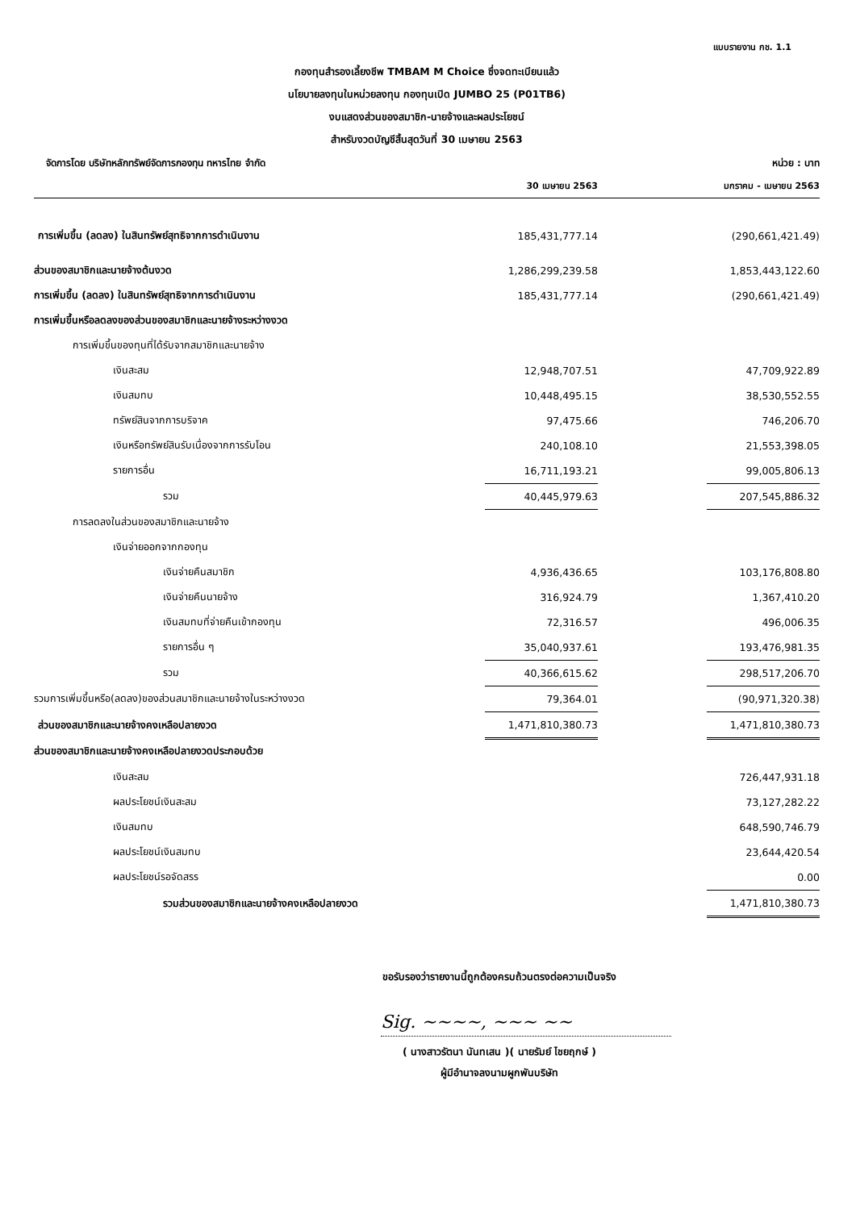แบบรายงาน กช. 1.1
กองทุนสำรองเลี้ยงชีพ TMBAM M Choice ซึ่งจดทะเบียนแล้ว
นโยบายลงทุนในหน่วยลงทุน กองทุนเปิด JUMBO 25 (P01TB6)
งบแสดงส่วนของสมาชิก-นายจ้างและผลประโยชน์
สำหรับงวดบัญชีสิ้นสุดวันที่ 30 เมษายน 2563
จัดการโดย บริษัทหลักทรัพย์จัดการกองทุน ทหารไทย จำกัด หน่วย : บาท
| | 30 เมษายน 2563 | | มกราคม - เมษายน 2563 |
| --- | --- | --- | --- |
| การเพิ่มขึ้น (ลดลง) ในสินทรัพย์สุทธิจากการดำเนินงาน | 185,431,777.14 | | (290,661,421.49) |
| ส่วนของสมาชิกและนายจ้างต้นงวด | 1,286,299,239.58 | | 1,853,443,122.60 |
| การเพิ่มขึ้น (ลดลง) ในสินทรัพย์สุทธิจากการดำเนินงาน | 185,431,777.14 | | (290,661,421.49) |
| การเพิ่มขึ้นหรือลดลงของส่วนของสมาชิกและนายจ้างระหว่างงวด | | | |
| การเพิ่มขึ้นของทุนที่ได้รับจากสมาชิกและนายจ้าง | | | |
| เงินสะสม | 12,948,707.51 | | 47,709,922.89 |
| เงินสมทบ | 10,448,495.15 | | 38,530,552.55 |
| ทรัพย์สินจากการบริจาค | 97,475.66 | | 746,206.70 |
| เงินหรือทรัพย์สินรับเนื่องจากการรับโอน | 240,108.10 | | 21,553,398.05 |
| รายการอื่น | 16,711,193.21 | | 99,005,806.13 |
| รวม | 40,445,979.63 | | 207,545,886.32 |
| การลดลงในส่วนของสมาชิกและนายจ้าง | | | |
| เงินจ่ายออกจากกองทุน | | | |
| เงินจ่ายคืนสมาชิก | 4,936,436.65 | | 103,176,808.80 |
| เงินจ่ายคืนนายจ้าง | 316,924.79 | | 1,367,410.20 |
| เงินสมทบที่จ่ายคืนเข้ากองทุน | 72,316.57 | | 496,006.35 |
| รายการอื่น ๆ | 35,040,937.61 | | 193,476,981.35 |
| รวม | 40,366,615.62 | | 298,517,206.70 |
| รวมการเพิ่มขึ้นหรือ(ลดลง)ของส่วนสมาชิกและนายจ้างในระหว่างงวด | 79,364.01 | | (90,971,320.38) |
| ส่วนของสมาชิกและนายจ้างคงเหลือปลายงวด | 1,471,810,380.73 | | 1,471,810,380.73 |
| ส่วนของสมาชิกและนายจ้างคงเหลือปลายงวดประกอบด้วย | | | |
| เงินสะสม | | | 726,447,931.18 |
| ผลประโยชน์เงินสะสม | | | 73,127,282.22 |
| เงินสมทบ | | | 648,590,746.79 |
| ผลประโยชน์เงินสมทบ | | | 23,644,420.54 |
| ผลประโยชน์รอจัดสรร | | | 0.00 |
| รวมส่วนของสมาชิกและนายจ้างคงเหลือปลายงวด | | | 1,471,810,380.73 |
ขอรับรองว่ารายงานนี้ถูกต้องครบถ้วนตรงต่อความเป็นจริง
Sig. ~~~~, ~~~ ~~
( นางสาวรัตนา นันทเสน )( นายรัมย์ ไชยฤกษ์ )
ผู้มีอำนาจลงนามผูกพันบริษัท